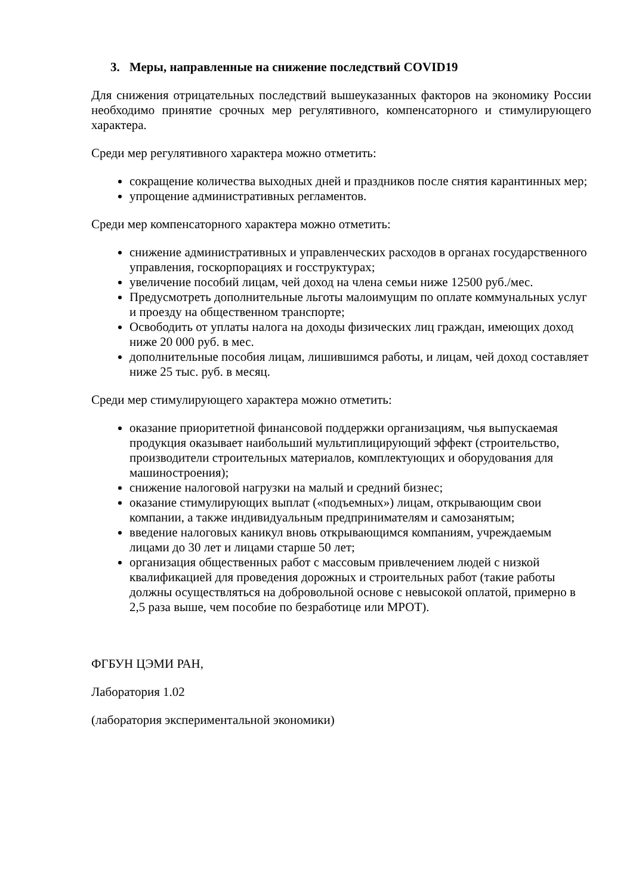3. Меры, направленные на снижение последствий COVID19
Для снижения отрицательных последствий вышеуказанных факторов на экономику России необходимо принятие срочных мер регулятивного, компенсаторного и стимулирующего характера.
Среди мер регулятивного характера можно отметить:
сокращение количества выходных дней и праздников после снятия карантинных мер;
упрощение административных регламентов.
Среди мер компенсаторного характера можно отметить:
снижение административных и управленческих расходов в органах государственного управления, госкорпорациях и госструктурах;
увеличение пособий лицам, чей доход на члена семьи ниже 12500 руб./мес.
Предусмотреть дополнительные льготы малоимущим по оплате коммунальных услуг и проезду на общественном транспорте;
Освободить от уплаты налога на доходы физических лиц граждан, имеющих доход ниже 20 000 руб. в мес.
дополнительные пособия лицам, лишившимся работы, и лицам, чей доход составляет ниже 25 тыс. руб. в месяц.
Среди мер стимулирующего характера можно отметить:
оказание приоритетной финансовой поддержки организациям, чья выпускаемая продукция оказывает наибольший мультиплицирующий эффект (строительство, производители строительных материалов, комплектующих и оборудования для машиностроения);
снижение налоговой нагрузки на малый и средний бизнес;
оказание стимулирующих выплат («подъемных») лицам, открывающим свои компании, а также индивидуальным предпринимателям и самозанятым;
введение налоговых каникул вновь открывающимся компаниям, учреждаемым лицами до 30 лет и лицами старше 50 лет;
организация общественных работ с массовым привлечением людей с низкой квалификацией для проведения дорожных и строительных работ (такие работы должны осуществляться на добровольной основе с невысокой оплатой, примерно в 2,5 раза выше, чем пособие по безработице или МРОТ).
ФГБУН ЦЭМИ РАН,
Лаборатория 1.02
(лаборатория экспериментальной экономики)